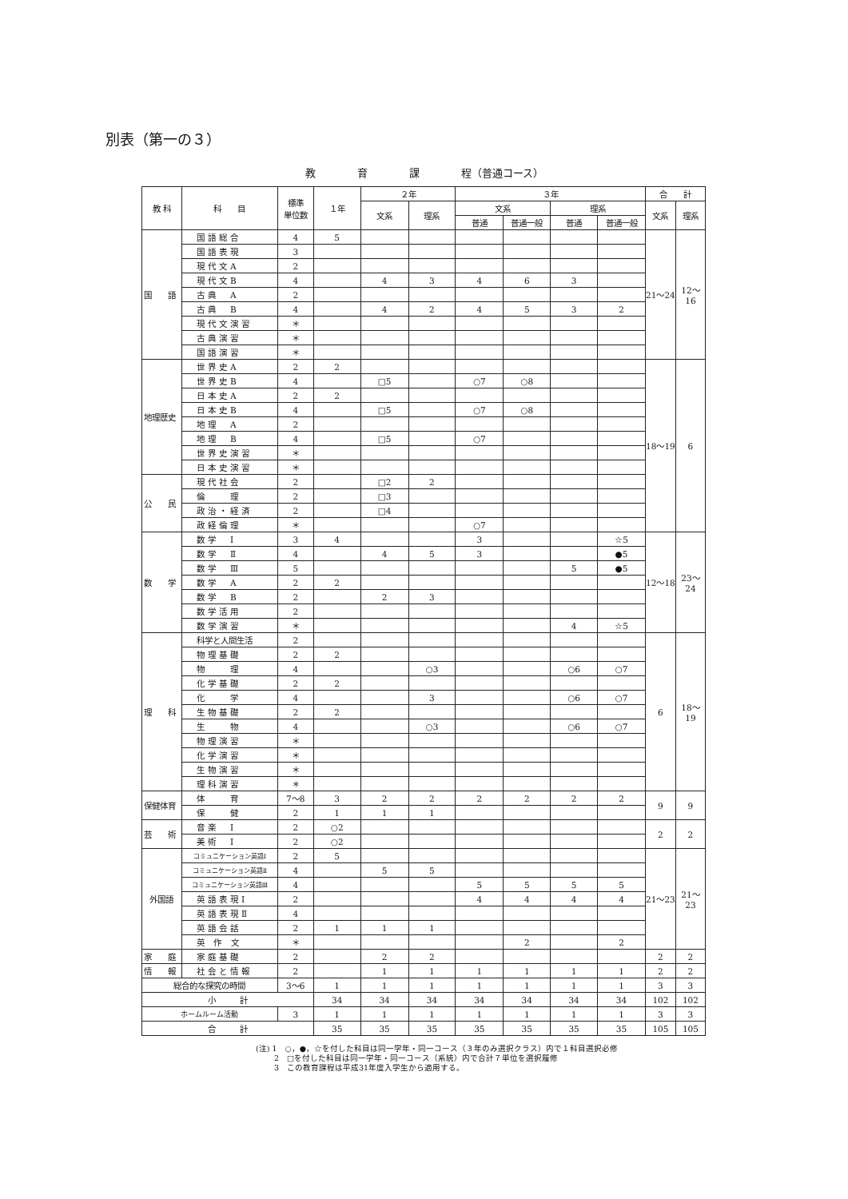別表（第一の３）
教　　　　育　　　　課　　　　程（普通コース）
| 教 科 | 科 目 | 標準 単位数 | １年 | ２年 | | ３年 | | | | 合 計 | |
| --- | --- | --- | --- | --- | --- | --- | --- | --- | --- | --- | --- |
| | | | | 文系 | 理系 | 文系 | | 理系 | | 文系 | 理系 |
| | | | | | | 普通 | 普通一般 | 普通 | 普通一般 | | |
| 国 語 | 国語総合 | 4 | 5 | | | | | | | 21～24 | 12～16 |
| | 国語表現 | 3 | | | | | | | | | |
| | 現代文A | 2 | | | | | | | | | |
| | 現代文B | 4 | | 4 | 3 | 4 | 6 | 3 | | | |
| | 古典 A | 2 | | | | | | | | | |
| | 古典 B | 4 | | 4 | 2 | 4 | 5 | 3 | 2 | | |
| | 現代文演習 | ＊ | | | | | | | | | |
| | 古典演習 | ＊ | | | | | | | | | |
| | 国語演習 | ＊ | | | | | | | | | |
| 地理歴史 | 世界史A | 2 | 2 | | | | | | | 18～19 | 6 |
| | 世界史B | 4 | | □5 | | ○7 | ○8 | | | | |
| | 日本史A | 2 | 2 | | | | | | | | |
| | 日本史B | 4 | | □5 | | ○7 | ○8 | | | | |
| | 地理 A | 2 | | | | | | | | | |
| | 地理 B | 4 | | □5 | | ○7 | | | | | |
| | 世界史演習 | ＊ | | | | | | | | | |
| | 日本史演習 | ＊ | | | | | | | | | |
| 公 民 | 現代社会 | 2 | | □2 | 2 | | | | | | |
| | 倫 理 | 2 | | □3 | | | | | | | |
| | 政治・経済 | 2 | | □4 | | | | | | | |
| | 政経倫理 | ＊ | | | | ○7 | | | | | |
| 数 学 | 数学 Ⅰ | 3 | 4 | | | 3 | | | ☆5 | 12～18 | 23～24 |
| | 数学 Ⅱ | 4 | | 4 | 5 | 3 | | | ●5 | | |
| | 数学 Ⅲ | 5 | | | | | | 5 | ●5 | | |
| | 数学 A | 2 | 2 | | | | | | | | |
| | 数学 B | 2 | | 2 | 3 | | | | | | |
| | 数学活用 | 2 | | | | | | | | | |
| | 数学演習 | ＊ | | | | | | 4 | ☆5 | | |
| 理 科 | 科学と人間生活 | 2 | | | | | | | | 6 | 18～19 |
| | 物理基礎 | 2 | 2 | | | | | | | | |
| | 物 理 | 4 | | | ○3 | | | ○6 | ○7 | | |
| | 化学基礎 | 2 | 2 | | | | | | | | |
| | 化 学 | 4 | | | 3 | | | ○6 | ○7 | | |
| | 生物基礎 | 2 | 2 | | | | | | | | |
| | 生 物 | 4 | | | ○3 | | | ○6 | ○7 | | |
| | 物理演習 | ＊ | | | | | | | | | |
| | 化学演習 | ＊ | | | | | | | | | |
| | 生物演習 | ＊ | | | | | | | | | |
| | 理科演習 | ＊ | | | | | | | | | |
| 保健体育 | 体 育 | 7～8 | 3 | 2 | 2 | 2 | 2 | 2 | 2 | 9 | 9 |
| | 保 健 | 2 | 1 | 1 | 1 | | | | | | |
| 芸 術 | 音楽 Ⅰ | 2 | ○2 | | | | | | | 2 | 2 |
| | 美術 Ⅰ | 2 | ○2 | | | | | | | | |
| 外国語 | コミュニケーション英語Ⅰ | 2 | 5 | | | | | | | 21～23 | 21～23 |
| | コミュニケーション英語Ⅱ | 4 | | 5 | 5 | | | | | | |
| | コミュニケーション英語Ⅲ | 4 | | | | 5 | 5 | 5 | 5 | | |
| | 英語表現Ⅰ | 2 | | | | 4 | 4 | 4 | 4 | | |
| | 英語表現Ⅱ | 4 | | | | | | | | | |
| | 英語会話 | 2 | 1 | 1 | 1 | | | | | | |
| | 英 作 文 | ＊ | | | | | 2 | | 2 | | |
| 家 庭 | 家庭基礎 | 2 | | 2 | 2 | | | | | 2 | 2 |
| 情 報 | 社会と情報 | 2 | | 1 | 1 | 1 | 1 | 1 | 1 | 2 | 2 |
| 総合的な探究の時間 | | 3～6 | 1 | 1 | 1 | 1 | 1 | 1 | 1 | 3 | 3 |
| 小 計 | | | 34 | 34 | 34 | 34 | 34 | 34 | 34 | 102 | 102 |
| ホームルーム活動 | | 3 | 1 | 1 | 1 | 1 | 1 | 1 | 1 | 3 | 3 |
| 合 計 | | | 35 | 35 | 35 | 35 | 35 | 35 | 35 | 105 | 105 |
(注) 1　○，●，☆を付した科目は同一学年・同一コース（３年のみ選択クラス）内で１科目選択必修
　　 2　□を付した科目は同一学年・同一コース（系統）内で合計７単位を選択履修
　　 3　この教育課程は平成31年度入学生から適用する。